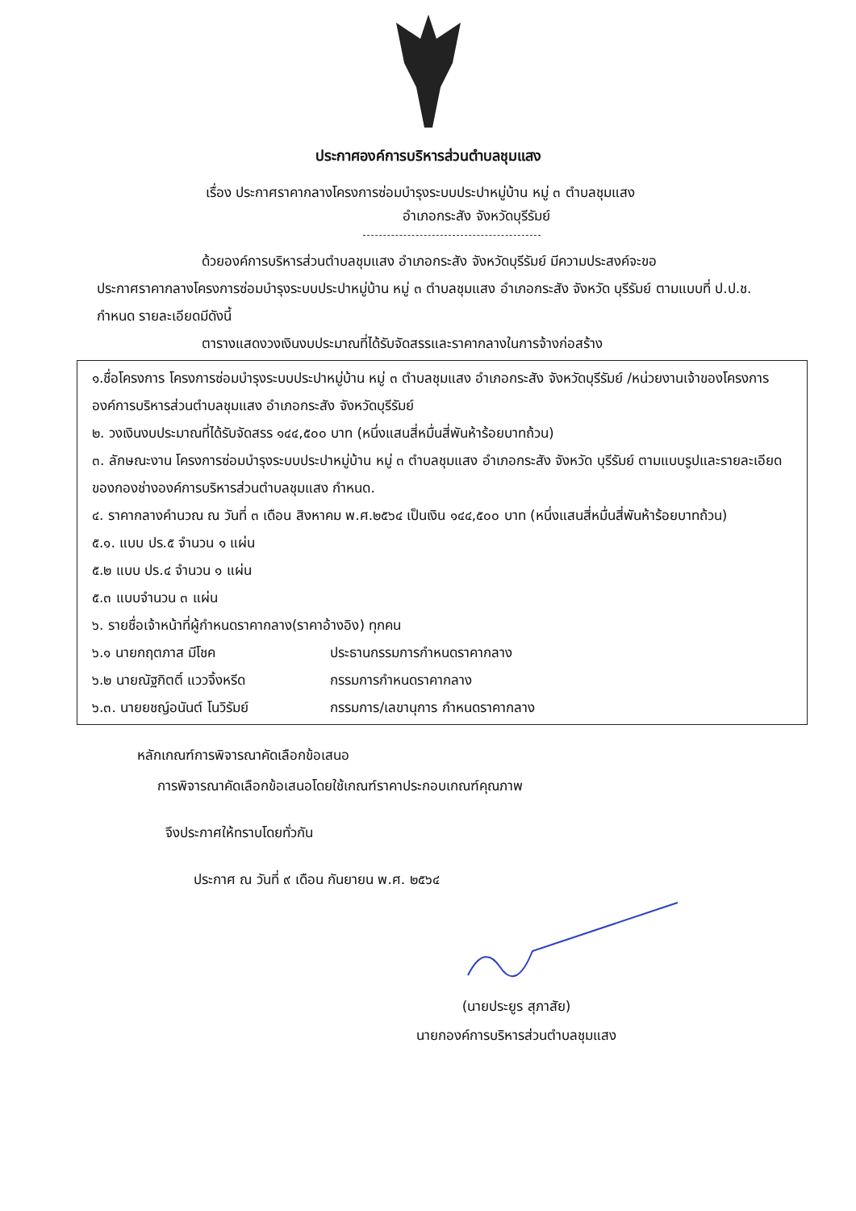ประกาศองค์การบริหารส่วนตำบลชุมแสง
เรื่อง ประกาศราคากลางโครงการซ่อมบำรุงระบบประปาหมู่บ้าน หมู่ ๓ ตำบลชุมแสง
อำเภอกระสัง จังหวัดบุรีรัมย์
ด้วยองค์การบริหารส่วนตำบลชุมแสง อำเภอกระสัง จังหวัดบุรีรัมย์ มีความประสงค์จะขอ
ประกาศราคากลางโครงการซ่อมบำรุงระบบประปาหมู่บ้าน หมู่ ๓ ตำบลชุมแสง อำเภอกระสัง จังหวัด บุรีรัมย์ ตามแบบที่ ป.ป.ช. กำหนด รายละเอียดมีดังนี้
ตารางแสดงวงเงินงบประมาณที่ได้รับจัดสรรและราคากลางในการจ้างก่อสร้าง
๑.ชื่อโครงการ โครงการซ่อมบำรุงระบบประปาหมู่บ้าน หมู่ ๓ ตำบลชุมแสง อำเภอกระสัง จังหวัดบุรีรัมย์ /หน่วยงานเจ้าของโครงการ องค์การบริหารส่วนตำบลชุมแสง อำเภอกระสัง จังหวัดบุรีรัมย์
๒. วงเงินงบประมาณที่ได้รับจัดสรร ๑๔๔,๕๐๐ บาท (หนึ่งแสนสี่หมื่นสี่พันห้าร้อยบาทถ้วน)
๓. ลักษณะงาน โครงการซ่อมบำรุงระบบประปาหมู่บ้าน หมู่ ๓ ตำบลชุมแสง อำเภอกระสัง จังหวัด บุรีรัมย์ ตามแบบรูปและรายละเอียดของกองช่างองค์การบริหารส่วนตำบลชุมแสง กำหนด.
๔. ราคากลางคำนวณ ณ วันที่ ๓ เดือน สิงหาคม พ.ศ.๒๕๖๔ เป็นเงิน ๑๔๔,๕๐๐ บาท (หนึ่งแสนสี่หมื่นสี่พันห้าร้อยบาทถ้วน)
๕.๑. แบบ ปร.๕ จำนวน ๑ แผ่น
๕.๒ แบบ ปร.๔ จำนวน ๑ แผ่น
๕.๓ แบบจำนวน ๓ แผ่น
๖. รายชื่อเจ้าหน้าที่ผู้กำหนดราคากลาง(ราคาอ้างอิง) ทุกคน
๖.๑ นายกฤตภาส มีโชค ประธานกรรมการกำหนดราคากลาง
๖.๒ นายณัฐกิตติ์ แววจิ้งหรีด กรรมการกำหนดราคากลาง
๖.๓. นายยชญ์อนันต์ โนวิรัมย์ กรรมการ/เลขานุการ กำหนดราคากลาง
หลักเกณฑ์การพิจารณาคัดเลือกข้อเสนอ
การพิจารณาคัดเลือกข้อเสนอโดยใช้เกณฑ์ราคาประกอบเกณฑ์คุณภาพ
จึงประกาศให้ทราบโดยทั่วกัน
ประกาศ ณ วันที่ ๙ เดือน กันยายน พ.ศ. ๒๕๖๔
(นายประยูร สุภาสัย)
นายกองค์การบริหารส่วนตำบลชุมแสง